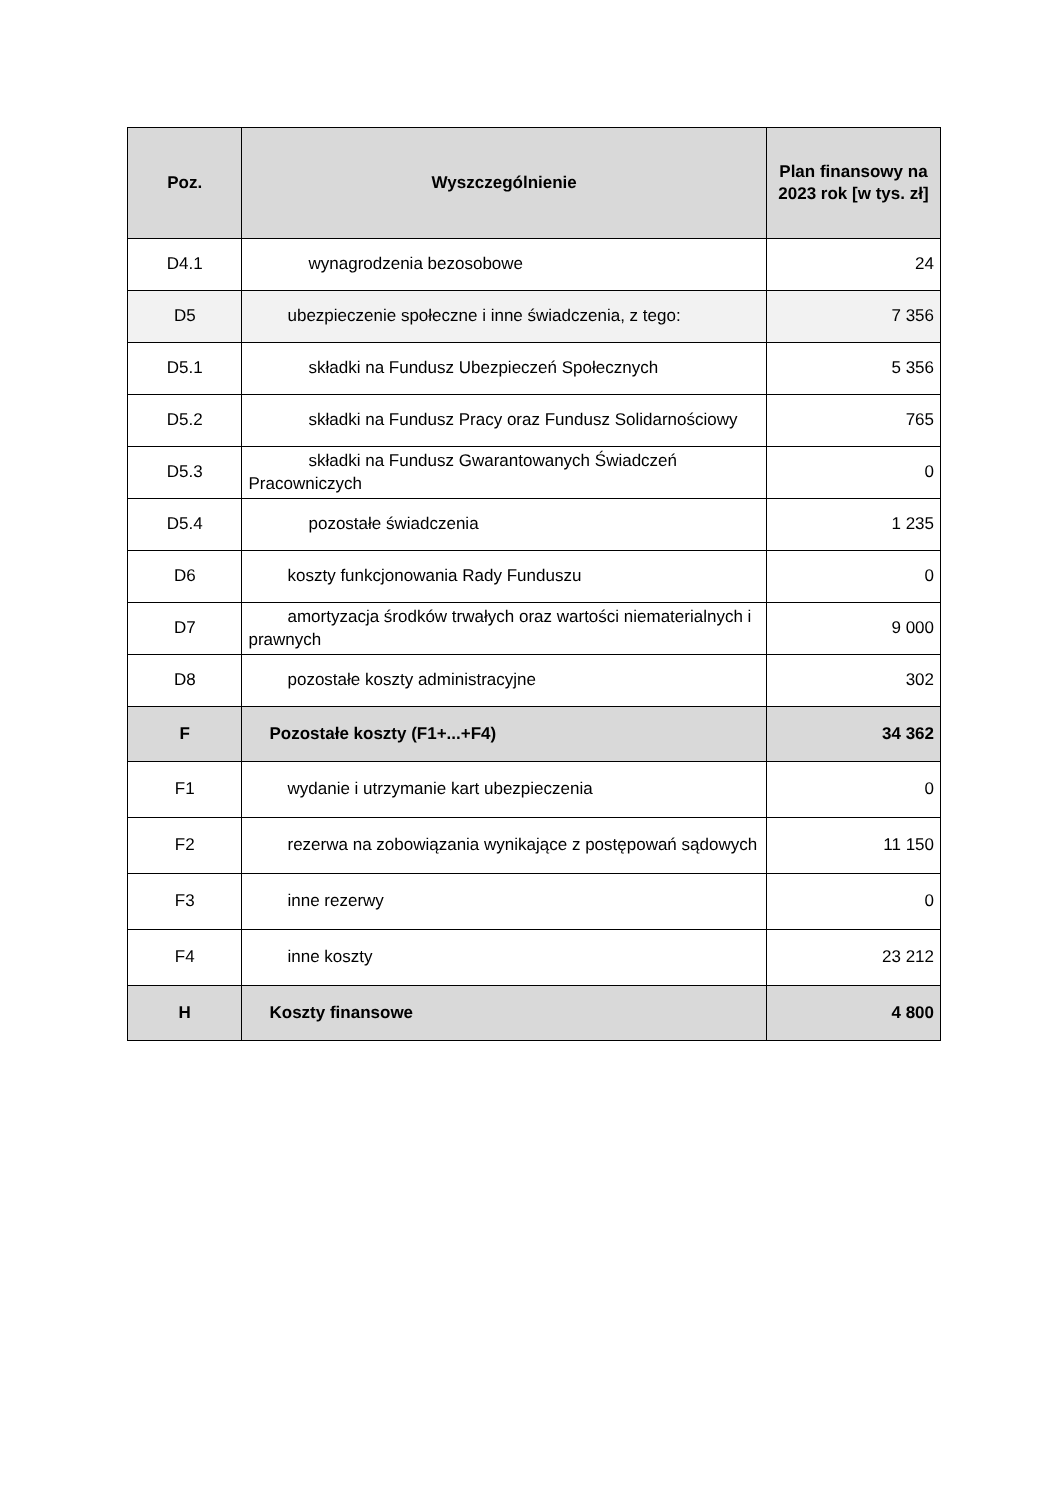| Poz. | Wyszczególnienie | Plan finansowy na 2023 rok [w tys. zł] |
| --- | --- | --- |
| D4.1 | wynagrodzenia bezosobowe | 24 |
| D5 | ubezpieczenie społeczne i inne świadczenia, z tego: | 7 356 |
| D5.1 | składki na Fundusz Ubezpieczeń Społecznych | 5 356 |
| D5.2 | składki na Fundusz Pracy oraz Fundusz Solidarnościowy | 765 |
| D5.3 | składki na Fundusz Gwarantowanych Świadczeń Pracowniczych | 0 |
| D5.4 | pozostałe świadczenia | 1 235 |
| D6 | koszty funkcjonowania Rady Funduszu | 0 |
| D7 | amortyzacja środków trwałych oraz wartości niematerialnych i prawnych | 9 000 |
| D8 | pozostałe koszty administracyjne | 302 |
| F | Pozostałe koszty (F1+...+F4) | 34 362 |
| F1 | wydanie i utrzymanie kart ubezpieczenia | 0 |
| F2 | rezerwa na zobowiązania wynikające z postępowań sądowych | 11 150 |
| F3 | inne rezerwy | 0 |
| F4 | inne koszty | 23 212 |
| H | Koszty finansowe | 4 800 |